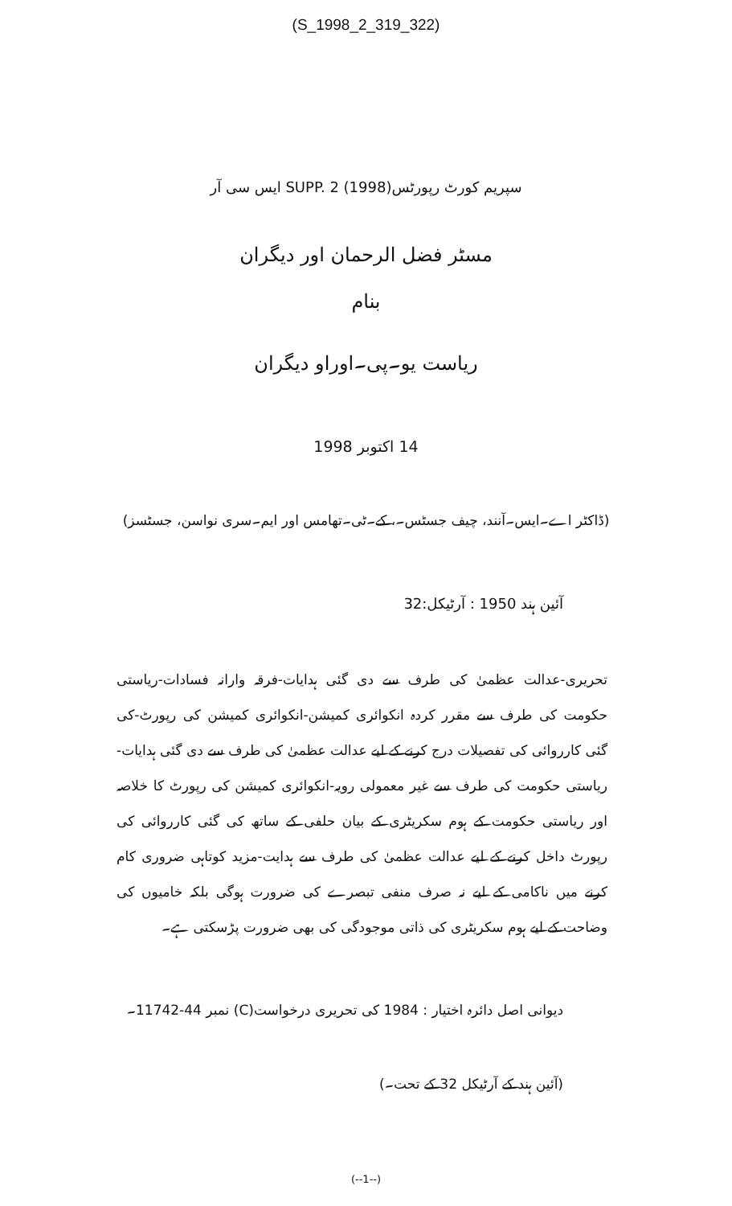(S_1998_2_319_322)
سپریم کورٹ رپورٹس(1998) SUPP. 2 ایس سی آر
مسٹر فضل الرحمان اور دیگران
بنام
ریاست یو۔پی۔اوراو دیگران
14 اکتوبر 1998
(ڈاکٹر اے۔ایس۔آنند، چیف جسٹس۔، کے۔ٹی۔تھامس اور ایم۔سری نواسن، جسٹسز)
آئین ہند 1950 : آرٹیکل:32
تحریری-عدالت عظمیٰ کی طرف سے دی گئی ہدایات-فرقہ وارانہ فسادات-ریاستی حکومت کی طرف سے مقرر کردہ انکوائری کمیشن-انکوائری کمیشن کی رپورٹ-کی گئی کارروائی کی تفصیلات درج کرنے کے لیے عدالت عظمیٰ کی طرف سے دی گئی ہدایات-ریاستی حکومت کی طرف سے غیر معمولی رویہ-انکوائری کمیشن کی رپورٹ کا خلاصہ اور ریاستی حکومت کے ہوم سکریٹری کے بیان حلفی کے ساتھ کی گئی کارروائی کی رپورٹ داخل کرنے کے لیے عدالت عظمیٰ کی طرف سے ہدایت-مزید کوتاہی ضروری کام کرنے میں ناکامی کے لیے نہ صرف منفی تبصرے کی ضرورت ہوگی بلکہ خامیوں کی وضاحت کے لیے ہوم سکریٹری کی ذاتی موجودگی کی بھی ضرورت پڑسکتی ہے۔
دیوانی اصل دائرہ اختیار : 1984 کی تحریری درخواست(C) نمبر 44-11742۔
(آئین ہند کے آرٹیکل 32 کے تحت۔)
(--1--)